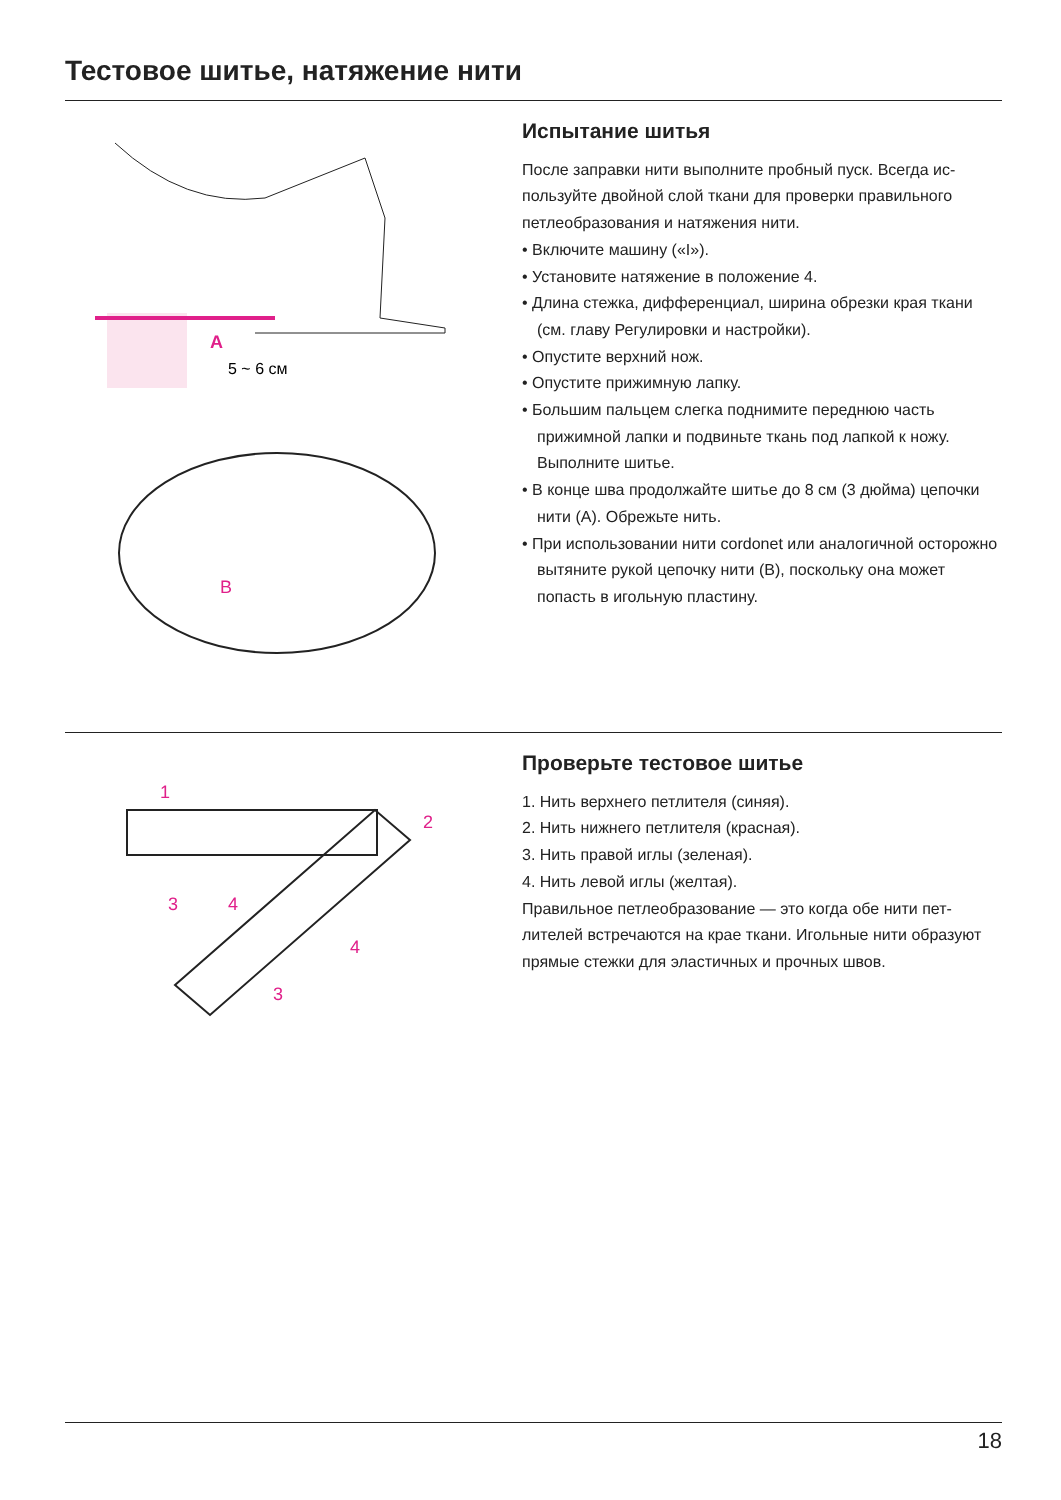Тестовое шитье, натяжение нити
A
5 ~ 6 см
B
Испытание шитья
После заправки нити выполните пробный пуск. Всегда ис­пользуйте двойной слой ткани для проверки правильного петлеобразования и натяжения нити.
• Включите машину («I»).
• Установите натяжение в положение 4.
• Длина стежка, дифференциал, ширина обрезки края ткани (см. главу Регулировки и настройки).
• Опустите верхний нож.
• Опустите прижимную лапку.
• Большим пальцем слегка поднимите переднюю часть прижимной лапки и подвиньте ткань под лапкой к ножу. Выполните шитье.
• В конце шва продолжайте шитье до 8 см (3 дюйма) цепочки нити (A). Обрежьте нить.
• При использовании нити cordonet или аналогичной осторожно вытяните рукой цепочку нити (B), поскольку она может попасть в игольную пластину.
1
2
3
4
4
3
Проверьте тестовое шитье
1. Нить верхнего петлителя (синяя).
2. Нить нижнего петлителя (красная).
3. Нить правой иглы (зеленая).
4. Нить левой иглы (желтая).
Правильное петлеобразование — это когда обе нити пет­лителей встречаются на крае ткани. Игольные нити обра­зуют прямые стежки для эластичных и прочных швов.
18